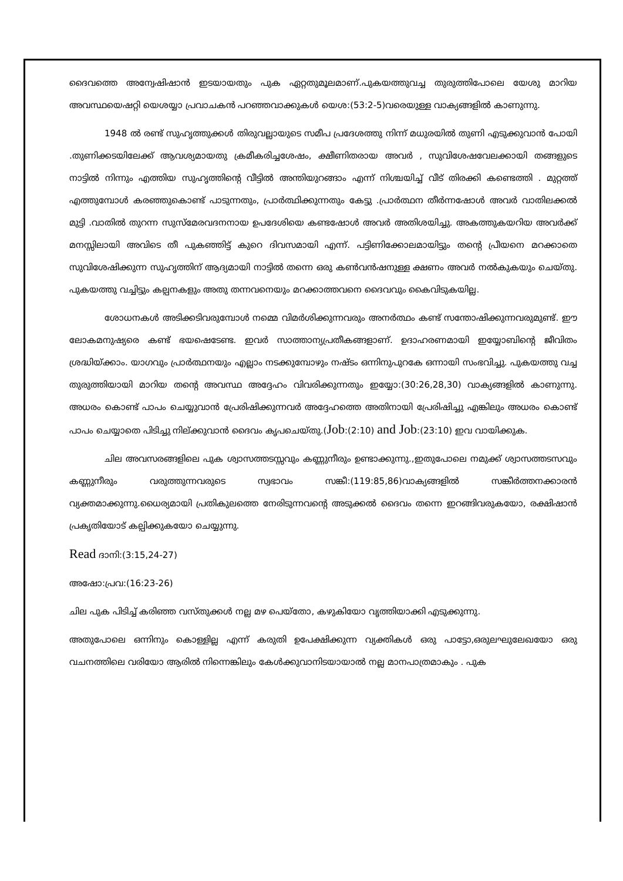ദൈവത്തെ അന്വേഷിഷാൻ ഇടയായതും പുക ഏറ്റതുമൂലമാണ്.പുകയത്തുവച്ച തുരുത്തിപോലെ യേശു മാറിയ അവസ്ഥയെഷറ്റി യെശയ്യാ പ്രവാചകൻ പറഞ്ഞവാക്കുകൾ യെശ:(53:2-5)വരെയുള്ള വാക്യങ്ങളിൽ കാണുന്നു.
1948 ൽ രണ്ട് സുഹൃത്തുക്കൾ തിരുവല്ലായുടെ സമീപ പ്രദേശത്തു നിന്ന് മധുരയിൽ തുണി എടുക്കുവാൻ പോയി .തുണിക്കടയിലേക്ക് ആവശ്യമായതു ക്രമീകരിച്ചശേഷം, ക്ഷീണിതരായ അവർ , സുവിശേഷവേലക്കായി തങ്ങളുടെ നാട്ടിൽ നിന്നും എത്തിയ സുഹൃത്തിന്റെ വീട്ടിൽ അന്തിയുറങ്ങാം എന്ന് നിശ്ചയിച്ച് വീട് തിരക്കി കണ്ടെത്തി . മുറ്റത്ത് എത്തുമ്പോൾ കരഞ്ഞുകൊണ്ട് പാടുന്നതും, പ്രാർത്ഥിക്കുന്നതും കേട്ടു .പ്രാർത്ഥന തീർന്നഷോൾ അവർ വാതിലക്കൽ മുട്ടി .വാതിൽ തുറന്ന സുസ്മേരവദനനായ ഉപദേശിയെ കണ്ടഷോൾ അവർ അതിശയിച്ചു. അകത്തുകയറിയ അവർക്ക് മനസ്സിലായി അവിടെ തീ പുകഞ്ഞിട്ട് കുറെ ദിവസമായി എന്ന്. പട്ടിണിക്കോലമായിട്ടും തന്റെ പ്രീയനെ മറക്കാതെ സുവിശേഷിക്കുന്ന സുഹൃത്തിന് ആദ്യമായി നാട്ടിൽ തന്നെ ഒരു കൺവൻഷനുള്ള ക്ഷണം അവർ നൽകുകയും ചെയ്തു. പുകയത്തു വച്ചിട്ടും കല്പനകളും അതു തന്നവനെയും മറക്കാത്തവനെ ദൈവവും കൈവിടുകയില്ല.
ശോധനകൾ അടിക്കടിവരുമ്പോൾ നമ്മെ വിമർശിക്കുന്നവരും അനർത്ഥം കണ്ട് സന്തോഷിക്കുന്നവരുമുണ്ട്. ഈ ലോകമനുഷ്യരെ കണ്ട് ഭയഷെടേണ്ട. ഇവർ സാത്താന്യപ്രതീകങ്ങളാണ്. ഉദാഹരണമായി ഇയ്യോബിന്റെ ജീവിതം ശ്രദ്ധിയ്ക്കാം. യാഗവും പ്രാർത്ഥനയും എല്ലാം നടക്കുമ്പോഴും നഷ്ടം ഒന്നിനുപുറകേ ഒന്നായി സംഭവിച്ചു. പുകയത്തു വച്ച തുരുത്തിയായി മാറിയ തന്റെ അവസ്ഥ അദ്ദേഹം വിവരിക്കുന്നതും ഇയ്യോ:(30:26,28,30) വാക്യങ്ങളിൽ കാണുന്നു. അധരം കൊണ്ട് പാപം ചെയ്യുവാൻ പ്രേരിഷിക്കുന്നവർ അദ്ദേഹത്തെ അതിനായി പ്രേരിഷിച്ചു എങ്കിലും അധരം കൊണ്ട് പാപം ചെയ്യാതെ പിടിച്ചു നില്ക്കുവാൻ ദൈവം കൃപചെയ്തു.(Job:(2:10) and Job:(23:10) ഇവ വായിക്കുക.
ചില അവസരങ്ങളിലെ പുക ശ്വാസത്തടസ്സവും കണ്ണുനീരും ഉണ്ടാക്കുന്നു.,ഇതുപോലെ നമുക്ക് ശ്വാസത്തടസവും കണ്ണുനീരും വരുത്തുന്നവരുടെ സ്വഭാവം സങ്കീ:(119:85,86)വാക്യങ്ങളിൽ സങ്കീർത്തനക്കാരൻ വ്യക്തമാക്കുന്നു.ധൈര്യമായി പ്രതികുലത്തെ നേരിടുന്നവന്റെ അടുക്കൽ ദൈവം തന്നെ ഇറങ്ങിവരുകയോ, രക്ഷിഷാൻ പ്രകൃതിയോട് കല്പിക്കുകയോ ചെയ്യുന്നു.
Read ദാനി:(3:15,24-27)
അഷോ:പ്രവ:(16:23-26)
ചില പുക പിടിച്ച് കരിഞ്ഞ വസ്തുക്കൾ നല്ല മഴ പെയ്തോ, കഴുകിയോ വൃത്തിയാക്കി എടുക്കുന്നു.
അതുപോലെ ഒന്നിനും കൊള്ളില്ല എന്ന് കരുതി ഉപേക്ഷിക്കുന്ന വ്യക്തികൾ ഒരു പാട്ടോ,ഒരുലഘുലേഖയോ ഒരു വചനത്തിലെ വരിയോ ആരിൽ നിന്നെങ്കിലും കേൾക്കുവാനിടയായാൽ നല്ല മാനപാത്രമാകും . പുക